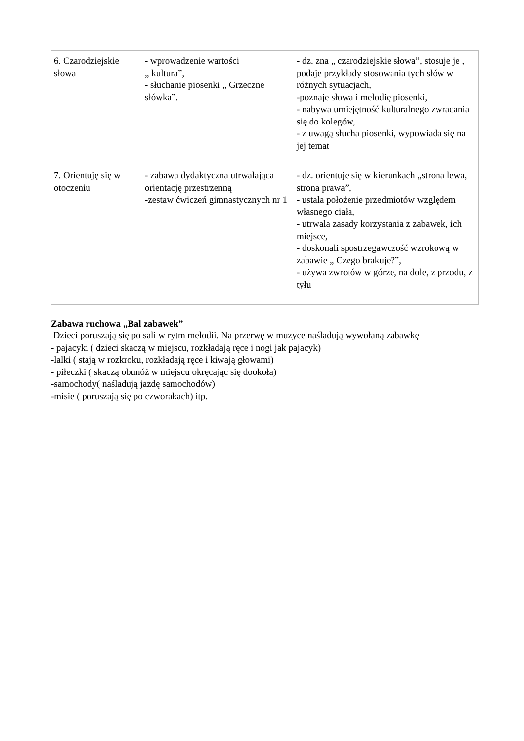| 6. Czarodziejskie słowa | - wprowadzenie wartości „ kultura”, - słuchanie piosenki „ Grzeczne słówka”. | - dz. zna „ czarodziejskie słowa”, stosuje je , podaje przykłady stosowania tych słów w różnych sytuacjach, -poznaje słowa i melodię piosenki, - nabywa umiejętność kulturalnego zwracania się do kolegów, - z uwagą słucha piosenki, wypowiada się na jej temat |
| 7. Orientuję się w otoczeniu | - zabawa dydaktyczna utrwalająca orientację przestrzenną -zestaw ćwiczeń gimnastycznych nr 1 | - dz. orientuje się w kierunkach „strona lewa, strona prawa”, - ustala położenie przedmiotów względem własnego ciała, - utrwala zasady korzystania z zabawek, ich miejsce, - doskonali spostrzegawczość wzrokową w zabawie „ Czego brakuje?”, - używa zwrotów w górze, na dole, z przodu, z tyłu |
Zabawa ruchowa „Bal zabawek”
Dzieci poruszają się po sali w rytm melodii. Na przerwę w muzyce naśladują wywołaną zabawkę
- pajacyki ( dzieci skaczą w miejscu, rozkładają ręce i nogi jak pajacyk)
-lalki ( stają w rozkroku, rozkładają ręce i kiwają głowami)
- piłeczki ( skaczą obunóż w miejscu okręcając się dookoła)
-samochody( naśladują jazdę samochodów)
-misie ( poruszają się po czworakach) itp.